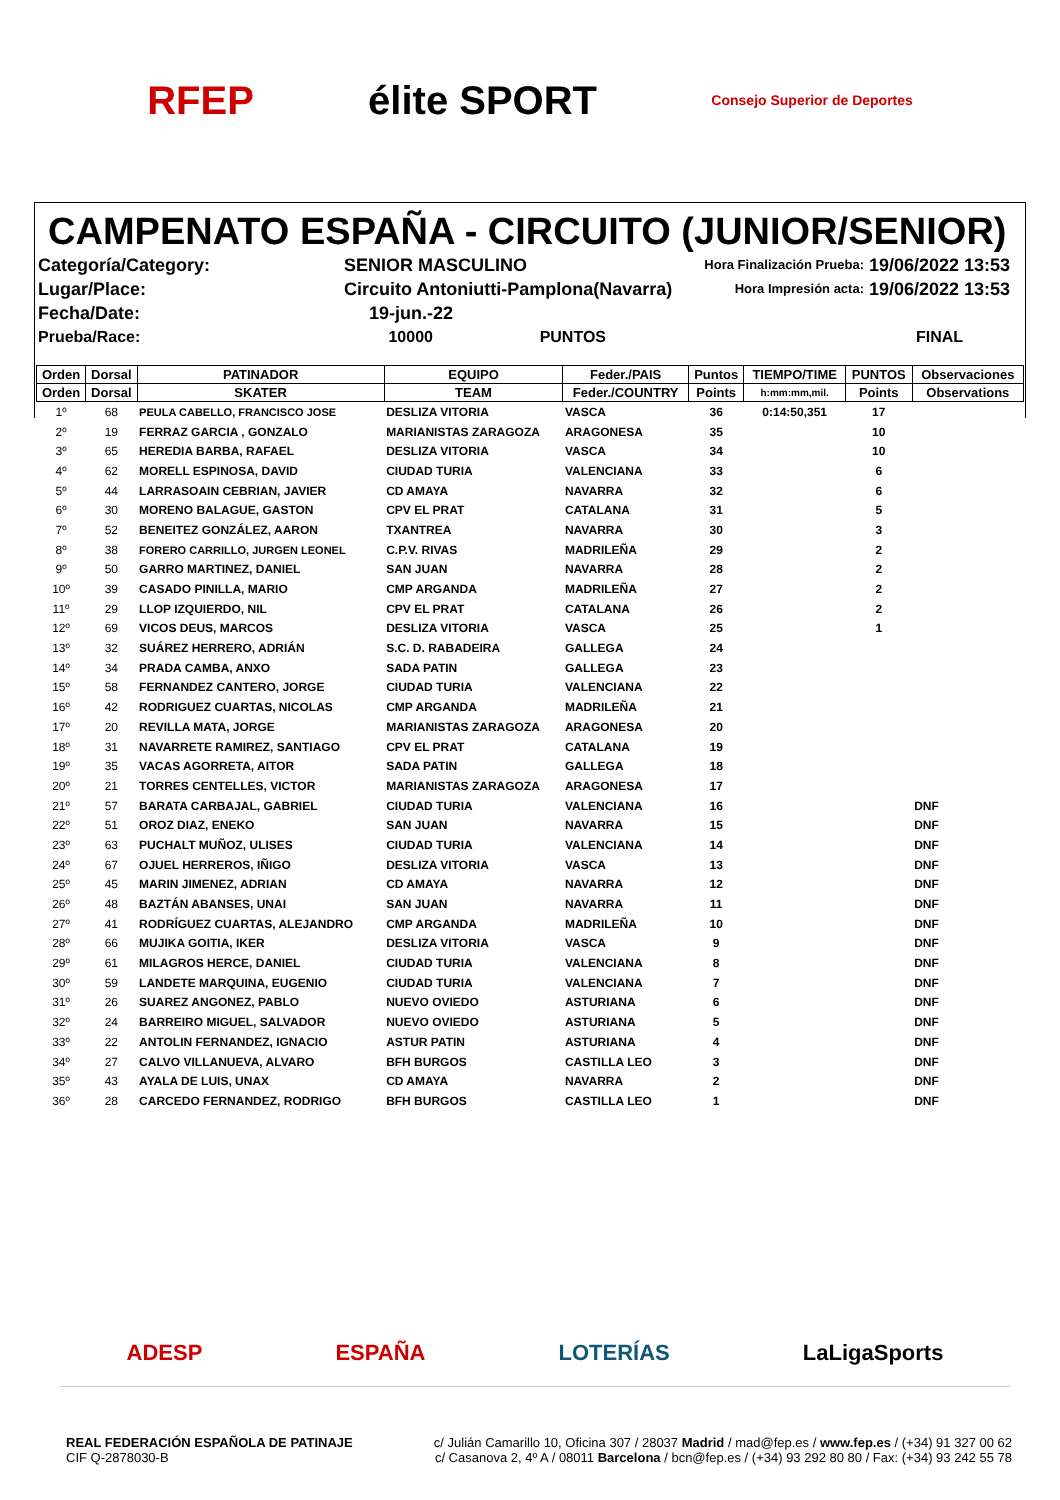RFEP élite SPORT Consejo Superior de Deportes
CAMPENATO ESPAÑA - CIRCUITO (JUNIOR/SENIOR)
Categoría/Category:
SENIOR MASCULINO
Hora Finalización Prueba:
19/06/2022 13:53
Lugar/Place:
Circuito Antoniutti-Pamplona(Navarra)
Hora Impresión acta:
19/06/2022 13:53
Fecha/Date:
19-jun.-22
Prueba/Race:
10000 PUNTOS
FINAL
| Orden | Dorsal | PATINADOR | EQUIPO | Feder./PAIS | Puntos | TIEMPO/TIME | PUNTOS | Observaciones |
| --- | --- | --- | --- | --- | --- | --- | --- | --- |
| Orden | Dorsal | SKATER | TEAM | Feder./COUNTRY | Points | h:mm:mm,mil. | Points | Observations |
| 1º | 68 | PEULA CABELLO, FRANCISCO JOSE | DESLIZA VITORIA | VASCA | 36 | 0:14:50,351 | 17 | |
| 2º | 19 | FERRAZ GARCIA , GONZALO | MARIANISTAS ZARAGOZA | ARAGONESA | 35 | | 10 | |
| 3º | 65 | HEREDIA BARBA, RAFAEL | DESLIZA VITORIA | VASCA | 34 | | 10 | |
| 4º | 62 | MORELL ESPINOSA, DAVID | CIUDAD TURIA | VALENCIANA | 33 | | 6 | |
| 5º | 44 | LARRASOAIN CEBRIAN, JAVIER | CD AMAYA | NAVARRA | 32 | | 6 | |
| 6º | 30 | MORENO BALAGUE, GASTON | CPV EL PRAT | CATALANA | 31 | | 5 | |
| 7º | 52 | BENEITEZ GONZÁLEZ, AARON | TXANTREA | NAVARRA | 30 | | 3 | |
| 8º | 38 | FORERO CARRILLO, JURGEN LEONEL | C.P.V. RIVAS | MADRILEÑA | 29 | | 2 | |
| 9º | 50 | GARRO MARTINEZ, DANIEL | SAN JUAN | NAVARRA | 28 | | 2 | |
| 10º | 39 | CASADO PINILLA, MARIO | CMP ARGANDA | MADRILEÑA | 27 | | 2 | |
| 11º | 29 | LLOP IZQUIERDO, NIL | CPV EL PRAT | CATALANA | 26 | | 2 | |
| 12º | 69 | VICOS DEUS, MARCOS | DESLIZA VITORIA | VASCA | 25 | | 1 | |
| 13º | 32 | SUÁREZ HERRERO, ADRIÁN | S.C. D. RABADEIRA | GALLEGA | 24 | | | |
| 14º | 34 | PRADA CAMBA, ANXO | SADA PATIN | GALLEGA | 23 | | | |
| 15º | 58 | FERNANDEZ CANTERO, JORGE | CIUDAD TURIA | VALENCIANA | 22 | | | |
| 16º | 42 | RODRIGUEZ CUARTAS, NICOLAS | CMP ARGANDA | MADRILEÑA | 21 | | | |
| 17º | 20 | REVILLA MATA, JORGE | MARIANISTAS ZARAGOZA | ARAGONESA | 20 | | | |
| 18º | 31 | NAVARRETE RAMIREZ, SANTIAGO | CPV EL PRAT | CATALANA | 19 | | | |
| 19º | 35 | VACAS AGORRETA, AITOR | SADA PATIN | GALLEGA | 18 | | | |
| 20º | 21 | TORRES CENTELLES, VICTOR | MARIANISTAS ZARAGOZA | ARAGONESA | 17 | | | |
| 21º | 57 | BARATA CARBAJAL, GABRIEL | CIUDAD TURIA | VALENCIANA | 16 | | | DNF |
| 22º | 51 | OROZ DIAZ, ENEKO | SAN JUAN | NAVARRA | 15 | | | DNF |
| 23º | 63 | PUCHALT MUÑOZ, ULISES | CIUDAD TURIA | VALENCIANA | 14 | | | DNF |
| 24º | 67 | OJUEL HERREROS, IÑIGO | DESLIZA VITORIA | VASCA | 13 | | | DNF |
| 25º | 45 | MARIN JIMENEZ, ADRIAN | CD AMAYA | NAVARRA | 12 | | | DNF |
| 26º | 48 | BAZTÁN ABANSES, UNAI | SAN JUAN | NAVARRA | 11 | | | DNF |
| 27º | 41 | RODRÍGUEZ CUARTAS, ALEJANDRO | CMP ARGANDA | MADRILEÑA | 10 | | | DNF |
| 28º | 66 | MUJIKA GOITIA, IKER | DESLIZA VITORIA | VASCA | 9 | | | DNF |
| 29º | 61 | MILAGROS HERCE, DANIEL | CIUDAD TURIA | VALENCIANA | 8 | | | DNF |
| 30º | 59 | LANDETE MARQUINA, EUGENIO | CIUDAD TURIA | VALENCIANA | 7 | | | DNF |
| 31º | 26 | SUAREZ ANGONEZ, PABLO | NUEVO OVIEDO | ASTURIANA | 6 | | | DNF |
| 32º | 24 | BARREIRO MIGUEL, SALVADOR | NUEVO OVIEDO | ASTURIANA | 5 | | | DNF |
| 33º | 22 | ANTOLIN FERNANDEZ, IGNACIO | ASTUR PATIN | ASTURIANA | 4 | | | DNF |
| 34º | 27 | CALVO VILLANUEVA, ALVARO | BFH BURGOS | CASTILLA LEO | 3 | | | DNF |
| 35º | 43 | AYALA DE LUIS, UNAX | CD AMAYA | NAVARRA | 2 | | | DNF |
| 36º | 28 | CARCEDO FERNANDEZ, RODRIGO | BFH BURGOS | CASTILLA LEO | 1 | | | DNF |
ADESP ESPAÑA LOTERÍAS LaLigaSports
REAL FEDERACIÓN ESPAÑOLA DE PATINAJE
CIF Q-2878030-B
c/ Julián Camarillo 10, Oficina 307 / 28037 Madrid / mad@fep.es / www.fep.es / (+34) 91 327 00 62
c/ Casanova 2, 4º A / 08011 Barcelona / bcn@fep.es / (+34) 93 292 80 80 / Fax: (+34) 93 242 55 78